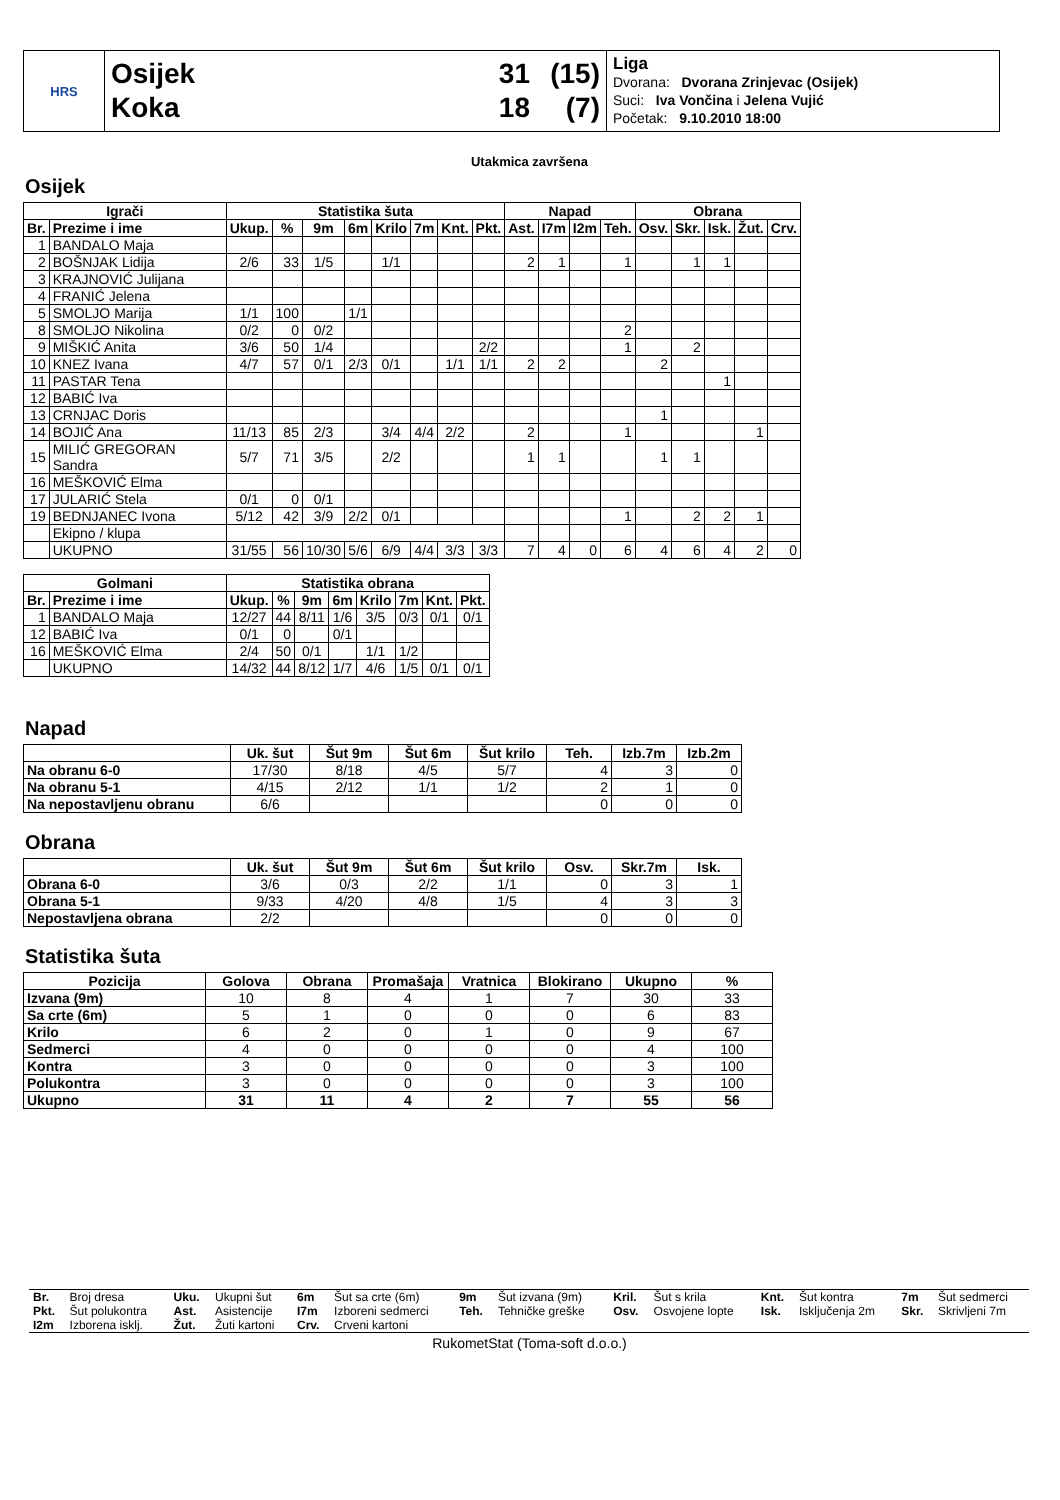HRS
Osijek 31 (15)
Koka 18 (7)
Liga
Dvorana: Dvorana Zrinjevac (Osijek)
Suci: Iva Vončina i Jelena Vujić
Početak: 9.10.2010 18:00
Utakmica završena
Osijek
| Igrači | | Statistika šuta | | | | | | | | Napad | | | | Obrana | | | | |
| --- | --- | --- | --- | --- | --- | --- | --- | --- | --- | --- | --- | --- | --- | --- | --- | --- | --- | --- |
| Br. | Prezime i ime | Ukup. | % | 9m | 6m | Krilo | 7m | Knt. | Pkt. | Ast. | I7m | I2m | Teh. | Osv. | Skr. | Isk. | Žut. | Crv. |
| 1 | BANDALO Maja | | | | | | | | | | | | | | | | | |
| 2 | BOŠNJAK Lidija | 2/6 | 33 | 1/5 | | 1/1 | | | | 2 | 1 | | 1 | | 1 | 1 | | |
| 3 | KRAJNOVIĆ Julijana | | | | | | | | | | | | | | | | | |
| 4 | FRANIĆ Jelena | | | | | | | | | | | | | | | | | |
| 5 | SMOLJO Marija | 1/1 | 100 | | 1/1 | | | | | | | | | | | | | |
| 8 | SMOLJO Nikolina | 0/2 | 0 | 0/2 | | | | | | | | | 2 | | | | | |
| 9 | MIŠKIĆ Anita | 3/6 | 50 | 1/4 | | | | | 2/2 | | | | 1 | | 2 | | | |
| 10 | KNEZ Ivana | 4/7 | 57 | 0/1 | 2/3 | 0/1 | | 1/1 | 1/1 | 2 | 2 | | | 2 | | | | |
| 11 | PASTAR Tena | | | | | | | | | | | | | | | 1 | | |
| 12 | BABIĆ Iva | | | | | | | | | | | | | | | | | |
| 13 | CRNJAC Doris | | | | | | | | | | | | | 1 | | | | |
| 14 | BOJIĆ Ana | 11/13 | 85 | 2/3 | | 3/4 | 4/4 | 2/2 | | 2 | | | 1 | | | | 1 | |
| 15 | MILIĆ GREGORAN Sandra | 5/7 | 71 | 3/5 | | 2/2 | | | | 1 | 1 | | | 1 | 1 | | | |
| 16 | MEŠKOVIĆ Elma | | | | | | | | | | | | | | | | | |
| 17 | JULARIĆ Stela | 0/1 | 0 | 0/1 | | | | | | | | | | | | | | |
| 19 | BEDNJANEC Ivona | 5/12 | 42 | 3/9 | 2/2 | 0/1 | | | | | | | 1 | | 2 | 2 | 1 | |
| | Ekipno / klupa | | | | | | | | | | | | | | | | | |
| | UKUPNO | 31/55 | 56 | 10/30 | 5/6 | 6/9 | 4/4 | 3/3 | 3/3 | 7 | 4 | 0 | 6 | 4 | 6 | 4 | 2 | 0 |
| Golmani | | Statistika obrana | | | | | | | |
| --- | --- | --- | --- | --- | --- | --- | --- | --- | --- |
| Br. | Prezime i ime | Ukup. | % | 9m | 6m | Krilo | 7m | Knt. | Pkt. |
| 1 | BANDALO Maja | 12/27 | 44 | 8/11 | 1/6 | 3/5 | 0/3 | 0/1 | 0/1 |
| 12 | BABIĆ Iva | 0/1 | 0 | | 0/1 | | | | |
| 16 | MEŠKOVIĆ Elma | 2/4 | 50 | 0/1 | | 1/1 | 1/2 | | |
| | UKUPNO | 14/32 | 44 | 8/12 | 1/7 | 4/6 | 1/5 | 0/1 | 0/1 |
Napad
| | Uk. šut | Šut 9m | Šut 6m | Šut krilo | Teh. | Izb.7m | Izb.2m |
| --- | --- | --- | --- | --- | --- | --- | --- |
| Na obranu 6-0 | 17/30 | 8/18 | 4/5 | 5/7 | 4 | 3 | 0 |
| Na obranu 5-1 | 4/15 | 2/12 | 1/1 | 1/2 | 2 | 1 | 0 |
| Na nepostavljenu obranu | 6/6 | | | | 0 | 0 | 0 |
Obrana
| | Uk. šut | Šut 9m | Šut 6m | Šut krilo | Osv. | Skr.7m | Isk. |
| --- | --- | --- | --- | --- | --- | --- | --- |
| Obrana 6-0 | 3/6 | 0/3 | 2/2 | 1/1 | 0 | 3 | 1 |
| Obrana 5-1 | 9/33 | 4/20 | 4/8 | 1/5 | 4 | 3 | 3 |
| Nepostavljena obrana | 2/2 | | | | 0 | 0 | 0 |
Statistika šuta
| Pozicija | Golova | Obrana | Promašaja | Vratnica | Blokirano | Ukupno | % |
| --- | --- | --- | --- | --- | --- | --- | --- |
| Izvana (9m) | 10 | 8 | 4 | 1 | 7 | 30 | 33 |
| Sa crte (6m) | 5 | 1 | 0 | 0 | 0 | 6 | 83 |
| Krilo | 6 | 2 | 0 | 1 | 0 | 9 | 67 |
| Sedmerci | 4 | 0 | 0 | 0 | 0 | 4 | 100 |
| Kontra | 3 | 0 | 0 | 0 | 0 | 3 | 100 |
| Polukontra | 3 | 0 | 0 | 0 | 0 | 3 | 100 |
| Ukupno | 31 | 11 | 4 | 2 | 7 | 55 | 56 |
| Br. | Broj dresa | Uku. | Ukupni šut | 6m | Šut sa crte (6m) | 9m | Šut izvana (9m) | Kril. | Šut s krila | Knt. | Šut kontra | 7m | Šut sedmerci |
| Pkt. | Šut polukontra | Ast. | Asistencije | I7m | Izboreni sedmerci | Teh. | Tehničke greške | Osv. | Osvojene lopte | Isk. | Isključenja 2m | Skr. | Skrivljeni 7m |
| I2m | Izborena isklj. | Žut. | Žuti kartoni | Crv. | Crveni kartoni | | | | | | | | |
RukometStat (Toma-soft d.o.o.)